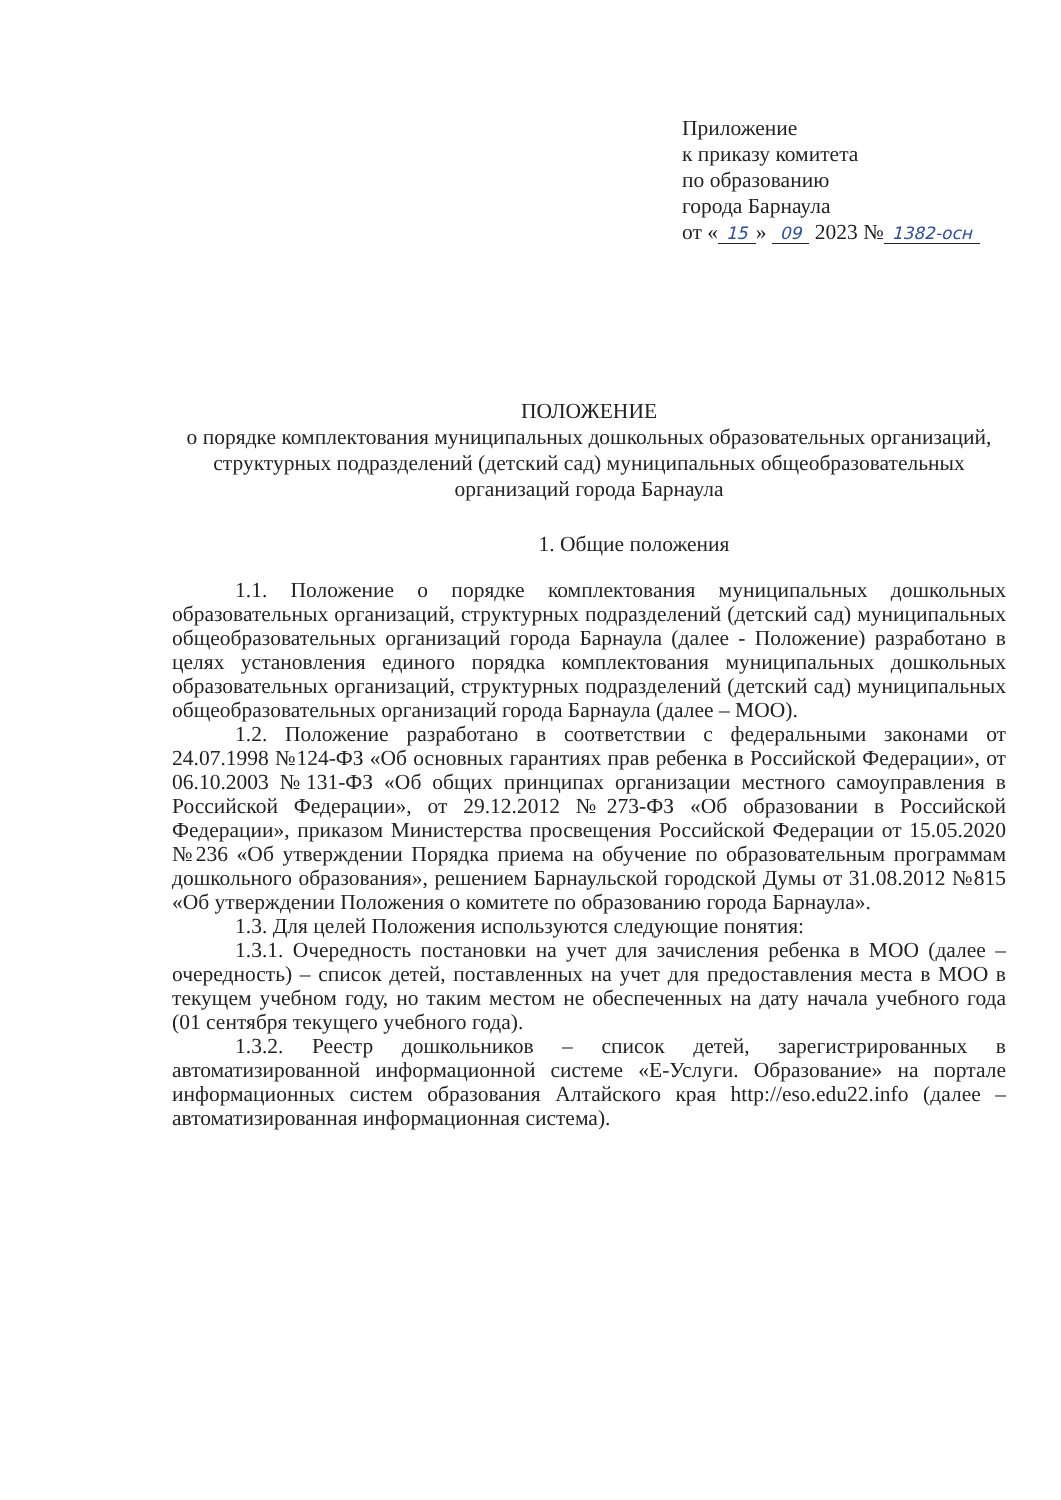Приложение
к приказу комитета
по образованию
города Барнаула
от « 15 » 09 2023 № 1382-осн
ПОЛОЖЕНИЕ
о порядке комплектования муниципальных дошкольных образовательных организаций, структурных подразделений (детский сад) муниципальных общеобразовательных организаций города Барнаула
1. Общие положения
1.1. Положение о порядке комплектования муниципальных дошкольных образовательных организаций, структурных подразделений (детский сад) муниципальных общеобразовательных организаций города Барнаула (далее - Положение) разработано в целях установления единого порядка комплектования муниципальных дошкольных образовательных организаций, структурных подразделений (детский сад) муниципальных общеобразовательных организаций города Барнаула (далее – МОО).
1.2. Положение разработано в соответствии с федеральными законами от 24.07.1998 №124-ФЗ «Об основных гарантиях прав ребенка в Российской Федерации», от 06.10.2003 №131-ФЗ «Об общих принципах организации местного самоуправления в Российской Федерации», от 29.12.2012 №273-ФЗ «Об образовании в Российской Федерации», приказом Министерства просвещения Российской Федерации от 15.05.2020 №236 «Об утверждении Порядка приема на обучение по образовательным программам дошкольного образования», решением Барнаульской городской Думы от 31.08.2012 №815 «Об утверждении Положения о комитете по образованию города Барнаула».
1.3. Для целей Положения используются следующие понятия:
1.3.1. Очередность постановки на учет для зачисления ребенка в МОО (далее – очередность) – список детей, поставленных на учет для предоставления места в МОО в текущем учебном году, но таким местом не обеспеченных на дату начала учебного года (01 сентября текущего учебного года).
1.3.2. Реестр дошкольников – список детей, зарегистрированных в автоматизированной информационной системе «Е-Услуги. Образование» на портале информационных систем образования Алтайского края http://eso.edu22.info (далее – автоматизированная информационная система).